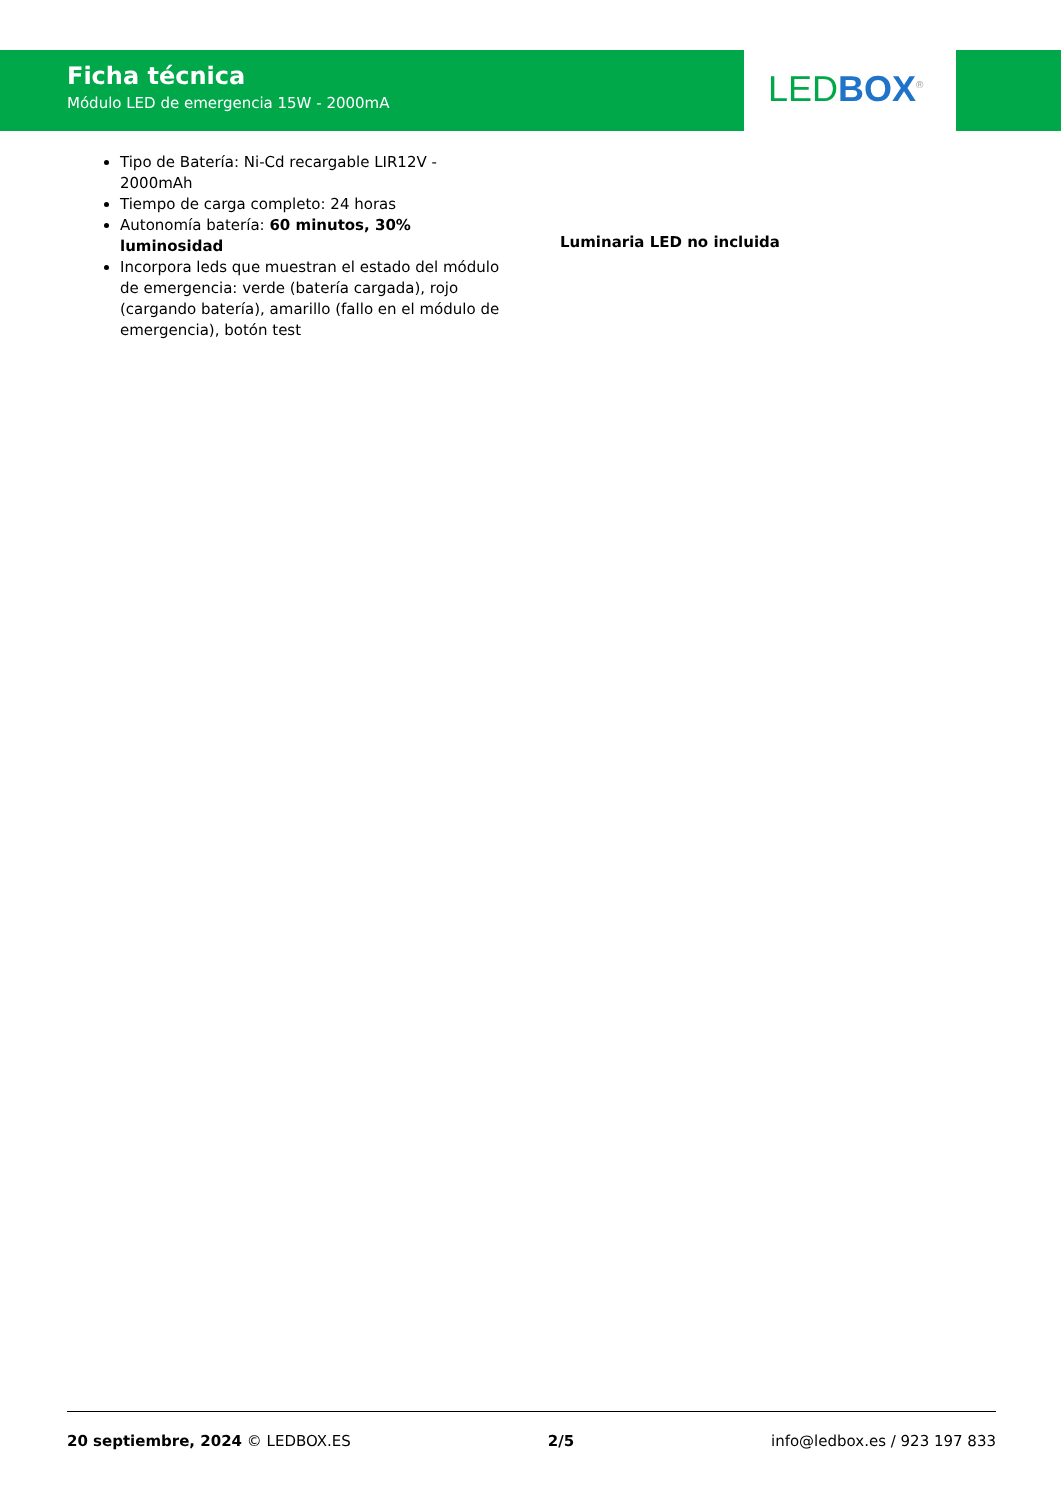Ficha técnica
Módulo LED de emergencia 15W - 2000mA
LED BOX<sup>®</sup>
Tipo de Batería: Ni-Cd recargable LIR12V - 2000mAh
Tiempo de carga completo: 24 horas
Autonomía batería: 60 minutos, 30% luminosidad
Incorpora leds que muestran el estado del módulo de emergencia: verde (batería cargada), rojo (cargando batería), amarillo (fallo en el módulo de emergencia), botón test
Luminaria LED no incluida
20 septiembre, 2024 © LEDBOX.ES 2/5 info@ledbox.es / 923 197 833